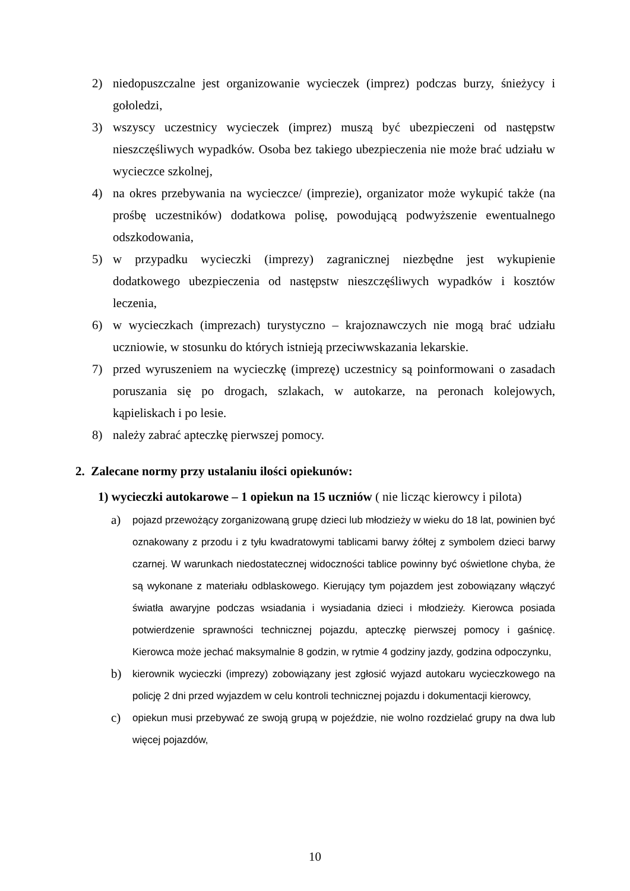2) niedopuszczalne jest organizowanie wycieczek (imprez) podczas burzy, śnieżycy i gołoledzi,
3) wszyscy uczestnicy wycieczek (imprez) muszą być ubezpieczeni od następstw nieszczęśliwych wypadków. Osoba bez takiego ubezpieczenia nie może brać udziału w wycieczce szkolnej,
4) na okres przebywania na wycieczce/ (imprezie), organizator może wykupić także (na prośbę uczestników) dodatkowa polisę, powodującą podwyższenie ewentualnego odszkodowania,
5) w przypadku wycieczki (imprezy) zagranicznej niezbędne jest wykupienie dodatkowego ubezpieczenia od następstw nieszczęśliwych wypadków i kosztów leczenia,
6) w wycieczkach (imprezach) turystyczno – krajoznawczych nie mogą brać udziału uczniowie, w stosunku do których istnieją przeciwwskazania lekarskie.
7) przed wyruszeniem na wycieczkę (imprezę) uczestnicy są poinformowani o zasadach poruszania się po drogach, szlakach, w autokarze, na peronach kolejowych, kąpieliskach i po lesie.
8) należy zabrać apteczkę pierwszej pomocy.
2. Zalecane normy przy ustalaniu ilości opiekunów:
1) wycieczki autokarowe – 1 opiekun na 15 uczniów ( nie licząc kierowcy i pilota)
a) pojazd przewożący zorganizowaną grupę dzieci lub młodzieży w wieku do 18 lat, powinien być oznakowany z przodu i z tyłu kwadratowymi tablicami barwy żółtej z symbolem dzieci barwy czarnej. W warunkach niedostatecznej widoczności tablice powinny być oświetlone chyba, że są wykonane z materiału odblaskowego. Kierujący tym pojazdem jest zobowiązany włączyć światła awaryjne podczas wsiadania i wysiadania dzieci i młodzieży. Kierowca posiada potwierdzenie sprawności technicznej pojazdu, apteczkę pierwszej pomocy i gaśnicę. Kierowca może jechać maksymalnie 8 godzin, w rytmie 4 godziny jazdy, godzina odpoczynku,
b) kierownik wycieczki (imprezy) zobowiązany jest zgłosić wyjazd autokaru wycieczkowego na policję 2 dni przed wyjazdem w celu kontroli technicznej pojazdu i dokumentacji kierowcy,
c) opiekun musi przebywać ze swoją grupą w pojeździe, nie wolno rozdzielać grupy na dwa lub więcej pojazdów,
10